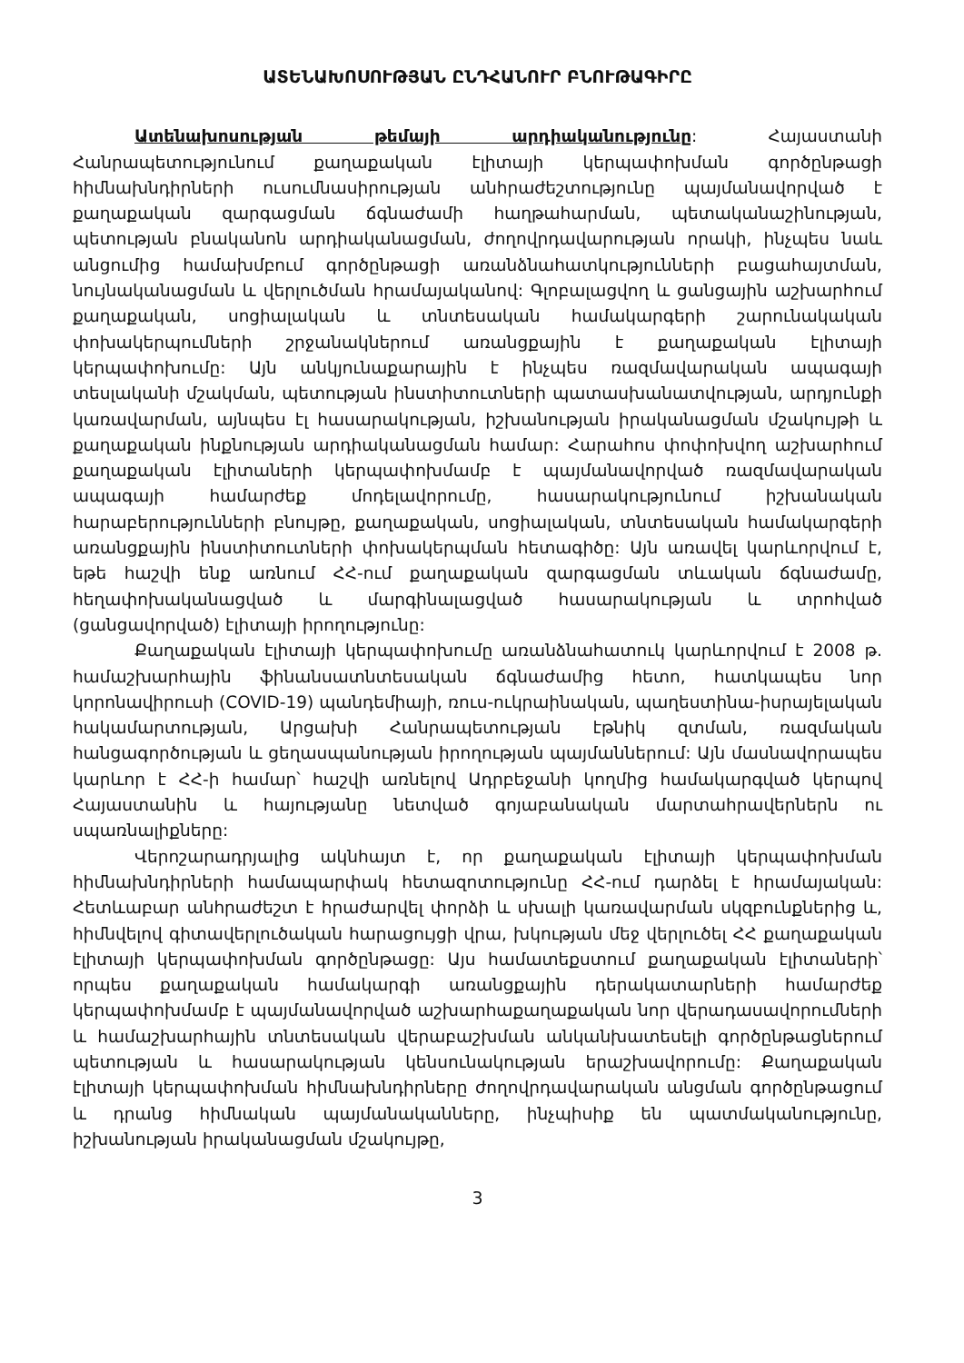ԱՏԵՆԱԽՈՍՈՒԹՅԱՆ ԸՆԴՀԱՆՈՒՐ ԲՆՈՒԹԱԳԻՐԸ
Ատենախոսության թեմայի արդիականությունը: Հայաստանի Հանրապետությունում քաղաքական էլիտայի կերպափոխման գործընթացի հիմնախնդիրների ուսումնասիրության անհրաժեշտությունը պայմանավորված է քաղաքական զարգացման ճգնաժամի հաղթահարման, պետականաշինության, պետության բնականոն արդիականացման, ժողովրդավարության որակի, ինչպես նաև անցումից համախմբում գործընթացի առանձնահատկությունների բացահայտման, նույնականացման և վերլուծման հրամայականով: Գլոբալացվող և ցանցային աշխարհում քաղաքական, սոցիալական և տնտեսական համակարգերի շարունակական փոխակերպումների շրջանակներում առանցքային է քաղաքական էլիտայի կերպափոխումը: Այն անկյունաքարային է ինչպես ռազմավարական ապագայի տեսլականի մշակման, պետության ինստիտուտների պատասխանատվության, արդյունքի կառավարման, այնպես էլ հասարակության, իշխանության իրականացման մշակույթի և քաղաքական ինքնության արդիականացման համար: Հարահոս փոփոխվող աշխարհում քաղաքական էլիտաների կերպափոխմամբ է պայմանավորված ռազմավարական ապագայի համարժեք մոդելավորումը, հասարակությունում իշխանական հարաբերությունների բնույթը, քաղաքական, սոցիալական, տնտեսական համակարգերի առանցքային ինստիտուտների փոխակերպման հետագիծը: Այն առավել կարևորվում է, եթե հաշվի ենք առնում ՀՀ-ում քաղաքական զարգացման տևական ճգնաժամը, հեղափոխականացված և մարգինալացված հասարակության և տրոհված (ցանցավորված) էլիտայի իրողությունը:
Քաղաքական էլիտայի կերպափոխումը առանձնահատուկ կարևորվում է 2008 թ. համաշխարհային ֆինանսատնտեսական ճգնաժամից հետո, հատկապես նոր կորոնավիրուսի (COVID-19) պանդեմիայի, ռուս-ուկրաինական, պաղեստինա-իսրայելական հակամարտության, Արցախի Հանրապետության էթնիկ զտման, ռազմական հանցագործության և ցեղասպանության իրողության պայմաններում: Այն մասնավորապես կարևոր է ՀՀ-ի համար՝ հաշվի առնելով Ադրբեջանի կողմից համակարգված կերպով Հայաստանին և հայությանը նետված գոյաբանական մարտահրավերներն ու սպառնալիքները:
Վերոշարադրյալից ակնհայտ է, որ քաղաքական էլիտայի կերպափոխման հիմնախնդիրների համապարփակ հետազոտությունը ՀՀ-ում դարձել է հրամայական: Հետևաբար անհրաժեշտ է հրաժարվել փորձի և սխալի կառավարման սկզբունքներից և, հիմնվելով գիտավերլուծական հարացույցի վրա, խկության մեջ վերլուծել ՀՀ քաղաքական էլիտայի կերպափոխման գործընթացը: Այս համատեքստում քաղաքական էլիտաների՝ որպես քաղաքական համակարգի առանցքային դերակատարների համարժեք կերպափոխմամբ է պայմանավորված աշխարհաքաղաքական նոր վերադասավորումների և համաշխարհային տնտեսական վերաբաշխման անկանխատեսելի գործընթացներում պետության և հասարակության կենսունակության երաշխավորումը: Քաղաքական էլիտայի կերպափոխման հիմնախնդիրները ժողովրդավարական անցման գործընթացում և դրանց հիմնական պայմանականները, ինչպիսիք են պատմականությունը, իշխանության իրականացման մշակույթը,
3